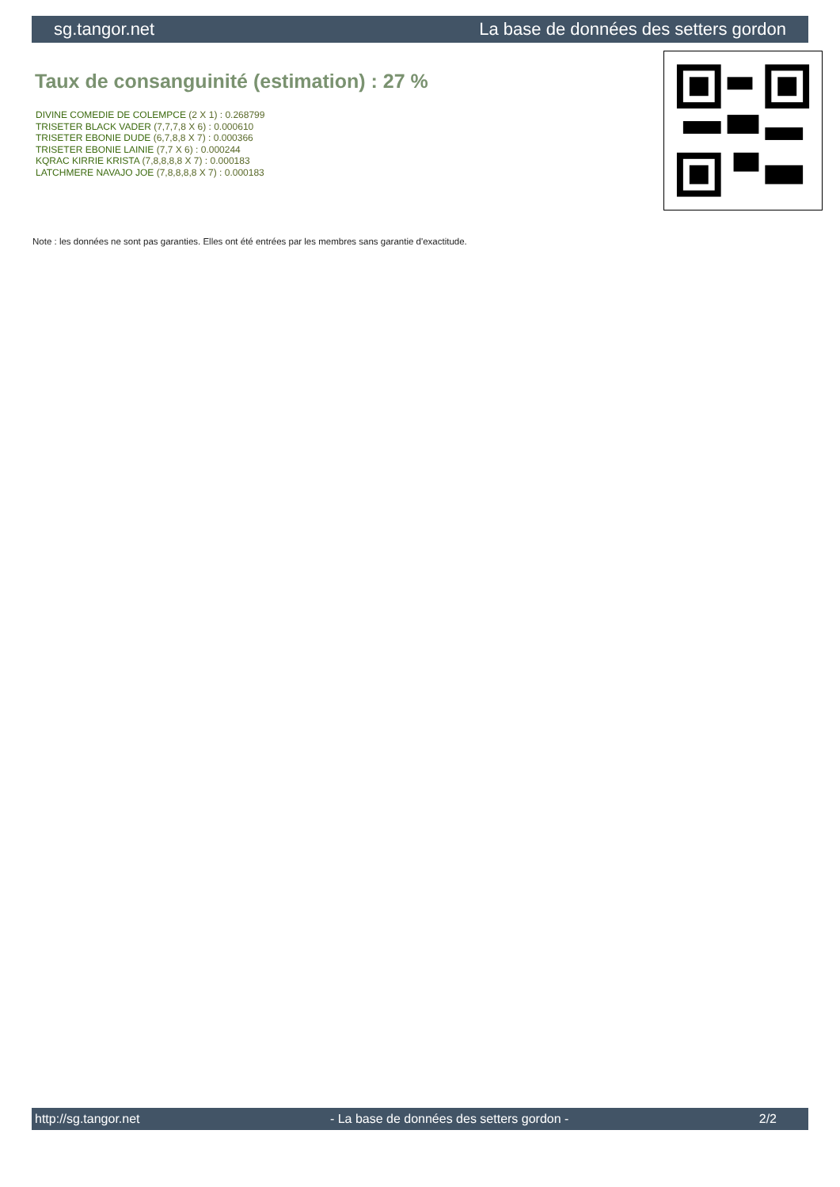sg.tangor.net La base de données des setters gordon
Taux de consanguinité (estimation) : 27 %
DIVINE COMEDIE DE COLEMPCE (2 X 1) : 0.268799
TRISETER BLACK VADER (7,7,7,8 X 6) : 0.000610
TRISETER EBONIE DUDE (6,7,8,8 X 7) : 0.000366
TRISETER EBONIE LAINIE (7,7 X 6) : 0.000244
KQRAC KIRRIE KRISTA (7,8,8,8,8 X 7) : 0.000183
LATCHMERE NAVAJO JOE (7,8,8,8,8 X 7) : 0.000183
Note : les données ne sont pas garanties. Elles ont été entrées par les membres sans garantie d'exactitude.
http://sg.tangor.net - La base de données des setters gordon - 2/2